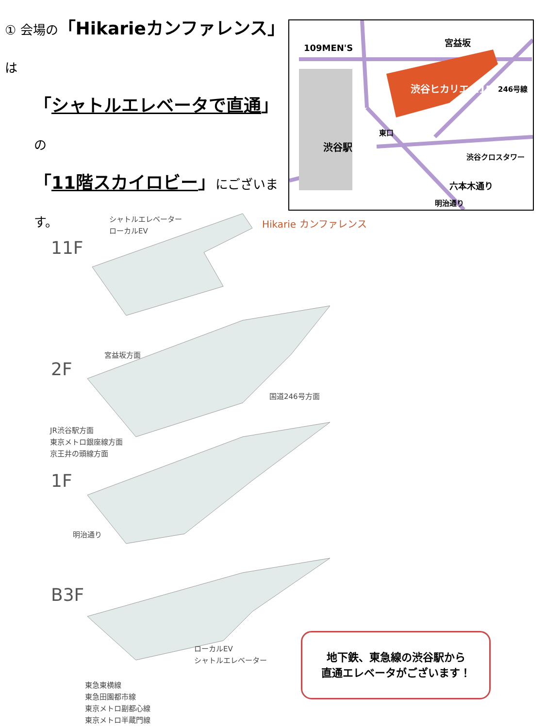① 会場の「Hikarieカンファレンス」は
「シャトルエレベータで直通」の
「11階スカイロビー」にございます。
109MEN'S 宮益坂
渋谷ヒカリエ 11F 246号線
東口
渋谷駅
渋谷クロスタワー
六本木通り
明治通り
シャトルエレベーター
ローカルEV
Hikarie カンファレンス
11F
2F
宮益坂方面
国道246号方面
JR渋谷駅方面
東京メトロ銀座線方面
京王井の頭線方面
1F
明治通り
B3F
ローカルEV
シャトルエレベーター
東急東横線
東急田園都市線
東京メトロ副都心線
東京メトロ半蔵門線
地下鉄、東急線の渋谷駅から
直通エレベータがございます！